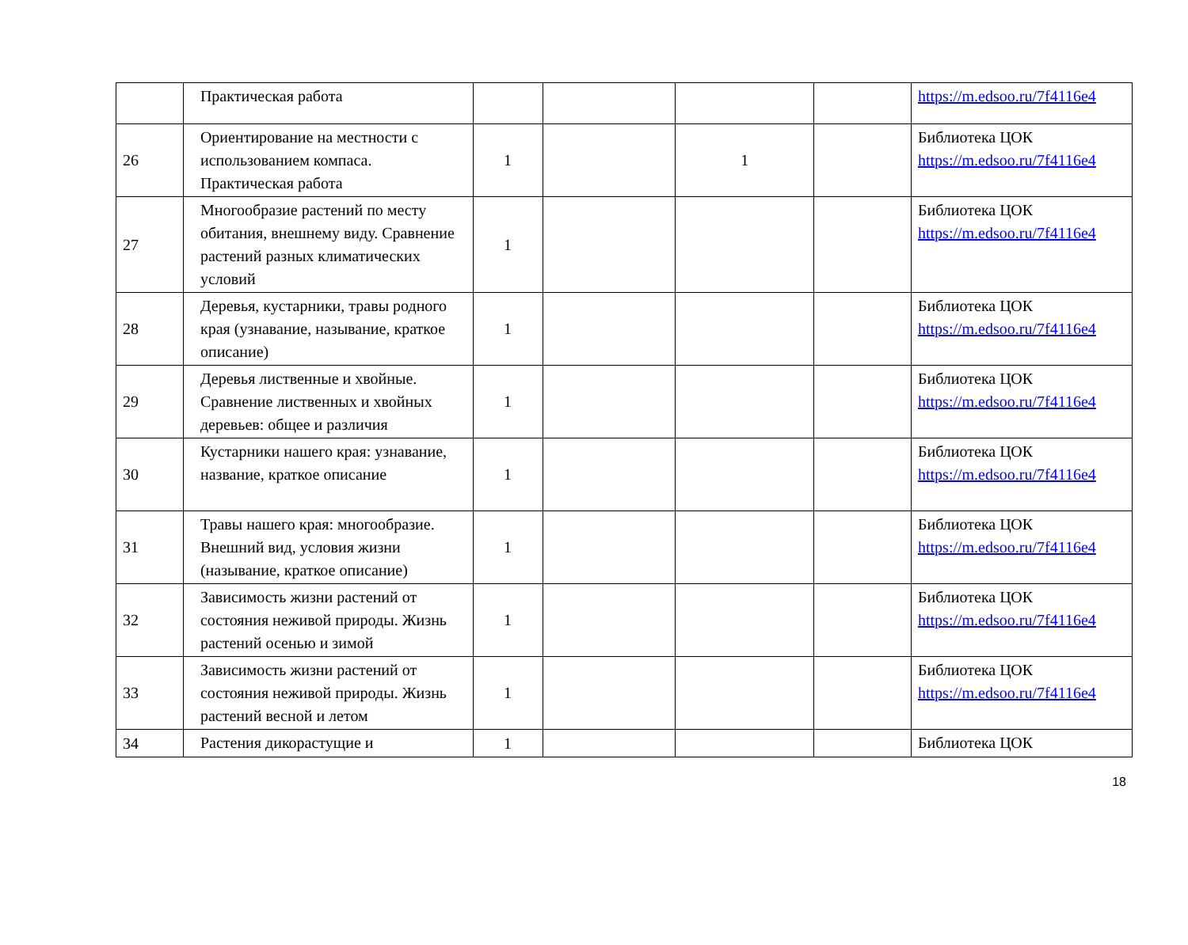| | Практическая работа | | | | | https://m.edsoo.ru/7f4116e4 |
| 26 | Ориентирование на местности с использованием компаса. Практическая работа | 1 | | 1 | | Библиотека ЦОК https://m.edsoo.ru/7f4116e4 |
| 27 | Многообразие растений по месту обитания, внешнему виду. Сравнение растений разных климатических условий | 1 | | | | Библиотека ЦОК https://m.edsoo.ru/7f4116e4 |
| 28 | Деревья, кустарники, травы родного края (узнавание, называние, краткое описание) | 1 | | | | Библиотека ЦОК https://m.edsoo.ru/7f4116e4 |
| 29 | Деревья лиственные и хвойные. Сравнение лиственных и хвойных деревьев: общее и различия | 1 | | | | Библиотека ЦОК https://m.edsoo.ru/7f4116e4 |
| 30 | Кустарники нашего края: узнавание, название, краткое описание | 1 | | | | Библиотека ЦОК https://m.edsoo.ru/7f4116e4 |
| 31 | Травы нашего края: многообразие. Внешний вид, условия жизни (называние, краткое описание) | 1 | | | | Библиотека ЦОК https://m.edsoo.ru/7f4116e4 |
| 32 | Зависимость жизни растений от состояния неживой природы. Жизнь растений осенью и зимой | 1 | | | | Библиотека ЦОК https://m.edsoo.ru/7f4116e4 |
| 33 | Зависимость жизни растений от состояния неживой природы. Жизнь растений весной и летом | 1 | | | | Библиотека ЦОК https://m.edsoo.ru/7f4116e4 |
| 34 | Растения дикорастущие и | 1 | | | | Библиотека ЦОК |
18